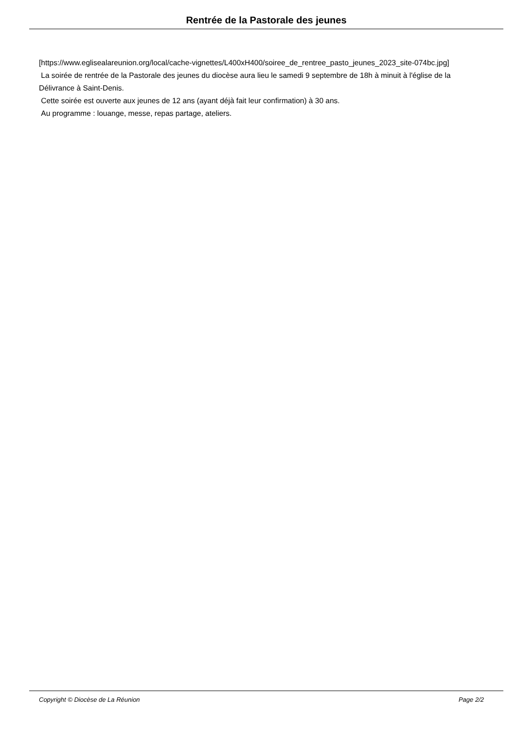Rentrée de la Pastorale des jeunes
[https://www.eglisealareunion.org/local/cache-vignettes/L400xH400/soiree_de_rentree_pasto_jeunes_2023_site-074bc.jpg]
La soirée de rentrée de la Pastorale des jeunes du diocèse aura lieu le samedi 9 septembre de 18h à minuit à l'église de la Délivrance à Saint-Denis.
Cette soirée est ouverte aux jeunes de 12 ans (ayant déjà fait leur confirmation) à 30 ans.
Au programme : louange, messe, repas partage, ateliers.
Copyright © Diocèse de La Réunion Page 2/2